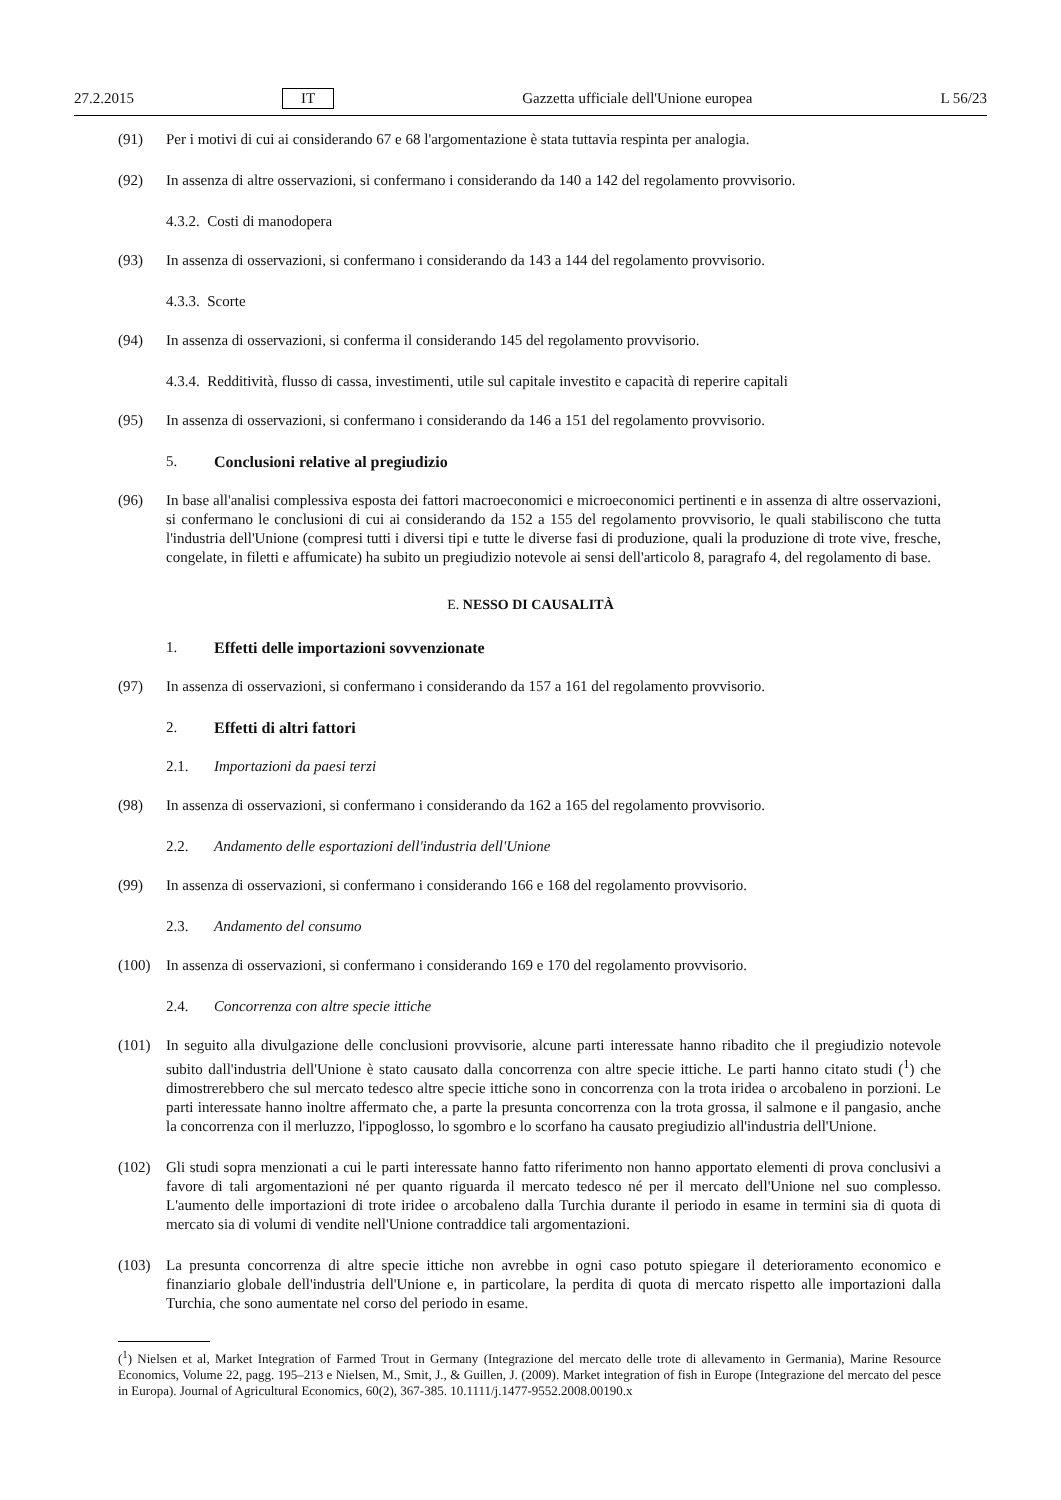27.2.2015 IT Gazzetta ufficiale dell'Unione europea L 56/23
(91) Per i motivi di cui ai considerando 67 e 68 l'argomentazione è stata tuttavia respinta per analogia.
(92) In assenza di altre osservazioni, si confermano i considerando da 140 a 142 del regolamento provvisorio.
4.3.2. Costi di manodopera
(93) In assenza di osservazioni, si confermano i considerando da 143 a 144 del regolamento provvisorio.
4.3.3. Scorte
(94) In assenza di osservazioni, si conferma il considerando 145 del regolamento provvisorio.
4.3.4. Redditività, flusso di cassa, investimenti, utile sul capitale investito e capacità di reperire capitali
(95) In assenza di osservazioni, si confermano i considerando da 146 a 151 del regolamento provvisorio.
5. Conclusioni relative al pregiudizio
(96) In base all'analisi complessiva esposta dei fattori macroeconomici e microeconomici pertinenti e in assenza di altre osservazioni, si confermano le conclusioni di cui ai considerando da 152 a 155 del regolamento provvisorio, le quali stabiliscono che tutta l'industria dell'Unione (compresi tutti i diversi tipi e tutte le diverse fasi di produzione, quali la produzione di trote vive, fresche, congelate, in filetti e affumicate) ha subito un pregiudizio notevole ai sensi dell'articolo 8, paragrafo 4, del regolamento di base.
E. NESSO DI CAUSALITÀ
1. Effetti delle importazioni sovvenzionate
(97) In assenza di osservazioni, si confermano i considerando da 157 a 161 del regolamento provvisorio.
2. Effetti di altri fattori
2.1. Importazioni da paesi terzi
(98) In assenza di osservazioni, si confermano i considerando da 162 a 165 del regolamento provvisorio.
2.2. Andamento delle esportazioni dell'industria dell'Unione
(99) In assenza di osservazioni, si confermano i considerando 166 e 168 del regolamento provvisorio.
2.3. Andamento del consumo
(100) In assenza di osservazioni, si confermano i considerando 169 e 170 del regolamento provvisorio.
2.4. Concorrenza con altre specie ittiche
(101) In seguito alla divulgazione delle conclusioni provvisorie, alcune parti interessate hanno ribadito che il pregiudizio notevole subito dall'industria dell'Unione è stato causato dalla concorrenza con altre specie ittiche. Le parti hanno citato studi (<sup>1</sup>) che dimostrerebbero che sul mercato tedesco altre specie ittiche sono in concorrenza con la trota iridea o arcobaleno in porzioni. Le parti interessate hanno inoltre affermato che, a parte la presunta concorrenza con la trota grossa, il salmone e il pangasio, anche la concorrenza con il merluzzo, l'ippoglosso, lo sgombro e lo scorfano ha causato pregiudizio all'industria dell'Unione.
(102) Gli studi sopra menzionati a cui le parti interessate hanno fatto riferimento non hanno apportato elementi di prova conclusivi a favore di tali argomentazioni né per quanto riguarda il mercato tedesco né per il mercato dell'Unione nel suo complesso. L'aumento delle importazioni di trote iridee o arcobaleno dalla Turchia durante il periodo in esame in termini sia di quota di mercato sia di volumi di vendite nell'Unione contraddice tali argomentazioni.
(103) La presunta concorrenza di altre specie ittiche non avrebbe in ogni caso potuto spiegare il deterioramento economico e finanziario globale dell'industria dell'Unione e, in particolare, la perdita di quota di mercato rispetto alle importazioni dalla Turchia, che sono aumentate nel corso del periodo in esame.
(<sup>1</sup>) Nielsen et al, Market Integration of Farmed Trout in Germany (Integrazione del mercato delle trote di allevamento in Germania), Marine Resource Economics, Volume 22, pagg. 195–213 e Nielsen, M., Smit, J., & Guillen, J. (2009). Market integration of fish in Europe (Integrazione del mercato del pesce in Europa). Journal of Agricultural Economics, 60(2), 367-385. 10.1111/j.1477-9552.2008.00190.x